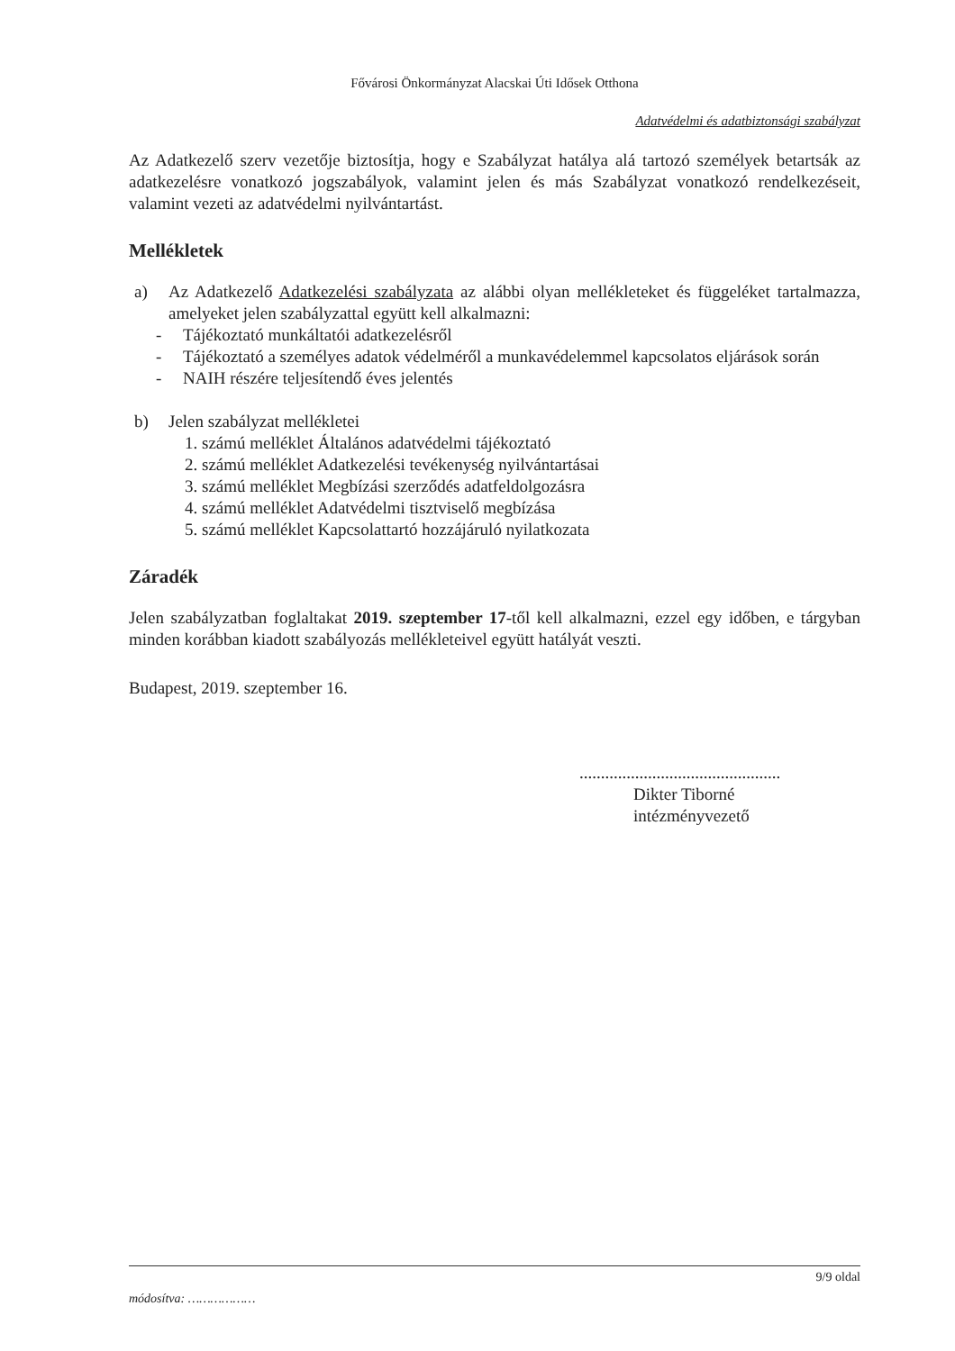Fővárosi Önkormányzat Alacskai Úti Idősek Otthona
Adatvédelmi és adatbiztonsági szabályzat
Az Adatkezelő szerv vezetője biztosítja, hogy e Szabályzat hatálya alá tartozó személyek betartsák az adatkezelésre vonatkozó jogszabályok, valamint jelen és más Szabályzat vonatkozó rendelkezéseit, valamint vezeti az adatvédelmi nyilvántartást.
Mellékletek
a) Az Adatkezelő Adatkezelési szabályzata az alábbi olyan mellékleteket és függeléket tartalmazza, amelyeket jelen szabályzattal együtt kell alkalmazni:
- Tájékoztató munkáltatói adatkezelésről
- Tájékoztató a személyes adatok védelméről a munkavédelemmel kapcsolatos eljárások során
- NAIH részére teljesítendő éves jelentés
b) Jelen szabályzat mellékletei
1. számú melléklet Általános adatvédelmi tájékoztató
2. számú melléklet Adatkezelési tevékenység nyilvántartásai
3. számú melléklet Megbízási szerződés adatfeldolgozásra
4. számú melléklet Adatvédelmi tisztviselő megbízása
5. számú melléklet Kapcsolattartó hozzájáruló nyilatkozata
Záradék
Jelen szabályzatban foglaltakat 2019. szeptember 17-től kell alkalmazni, ezzel egy időben, e tárgyban minden korábban kiadott szabályozás mellékleteivel együtt hatályát veszti.
Budapest, 2019. szeptember 16.
...............................................
Dikter Tiborné
intézményvezető
9/9 oldal
módosítva: ………………